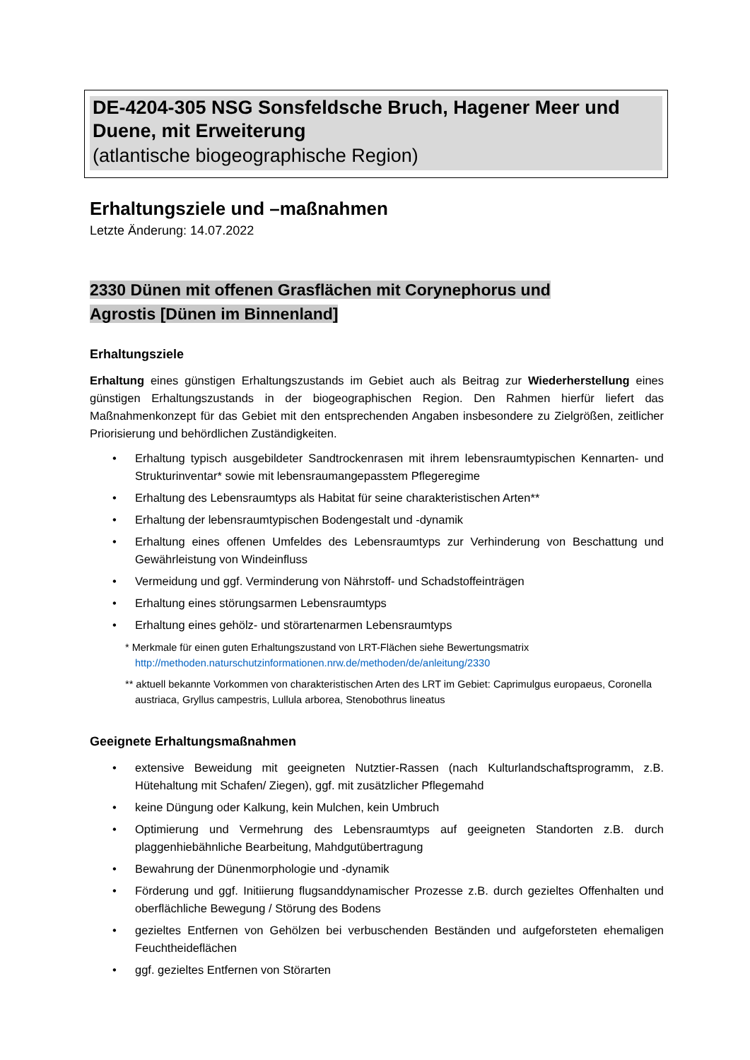DE-4204-305 NSG Sonsfeldsche Bruch, Hagener Meer und Duene, mit Erweiterung
(atlantische biogeographische Region)
Erhaltungsziele und –maßnahmen
Letzte Änderung: 14.07.2022
2330 Dünen mit offenen Grasflächen mit Corynephorus und
Agrostis [Dünen im Binnenland]
Erhaltungsziele
Erhaltung eines günstigen Erhaltungszustands im Gebiet auch als Beitrag zur Wiederherstellung eines günstigen Erhaltungszustands in der biogeographischen Region. Den Rahmen hierfür liefert das Maßnahmenkonzept für das Gebiet mit den entsprechenden Angaben insbesondere zu Zielgrößen, zeitlicher Priorisierung und behördlichen Zuständigkeiten.
• Erhaltung typisch ausgebildeter Sandtrockenrasen mit ihrem lebensraumtypischen Kennarten- und Strukturinventar* sowie mit lebensraumangepasstem Pflegeregime
• Erhaltung des Lebensraumtyps als Habitat für seine charakteristischen Arten**
• Erhaltung der lebensraumtypischen Bodengestalt und -dynamik
• Erhaltung eines offenen Umfeldes des Lebensraumtyps zur Verhinderung von Beschattung und Gewährleistung von Windeinfluss
• Vermeidung und ggf. Verminderung von Nährstoff- und Schadstoffeinträgen
• Erhaltung eines störungsarmen Lebensraumtyps
• Erhaltung eines gehölz- und störartenarmen Lebensraumtyps
* Merkmale für einen guten Erhaltungszustand von LRT-Flächen siehe Bewertungsmatrix
http://methoden.naturschutzinformationen.nrw.de/methoden/de/anleitung/2330
** aktuell bekannte Vorkommen von charakteristischen Arten des LRT im Gebiet: Caprimulgus europaeus, Coronella austriaca, Gryllus campestris, Lullula arborea, Stenobothrus lineatus
Geeignete Erhaltungsmaßnahmen
• extensive Beweidung mit geeigneten Nutztier-Rassen (nach Kulturlandschaftsprogramm, z.B. Hütehaltung mit Schafen/ Ziegen), ggf. mit zusätzlicher Pflegemahd
• keine Düngung oder Kalkung, kein Mulchen, kein Umbruch
• Optimierung und Vermehrung des Lebensraumtyps auf geeigneten Standorten z.B. durch plaggenhiebähnliche Bearbeitung, Mahdgutübertragung
• Bewahrung der Dünenmorphologie und -dynamik
• Förderung und ggf. Initiierung flugsanddynamischer Prozesse z.B. durch gezieltes Offenhalten und oberflächliche Bewegung / Störung des Bodens
• gezieltes Entfernen von Gehölzen bei verbuschenden Beständen und aufgeforsteten ehemaligen Feuchtheideflächen
• ggf. gezieltes Entfernen von Störarten